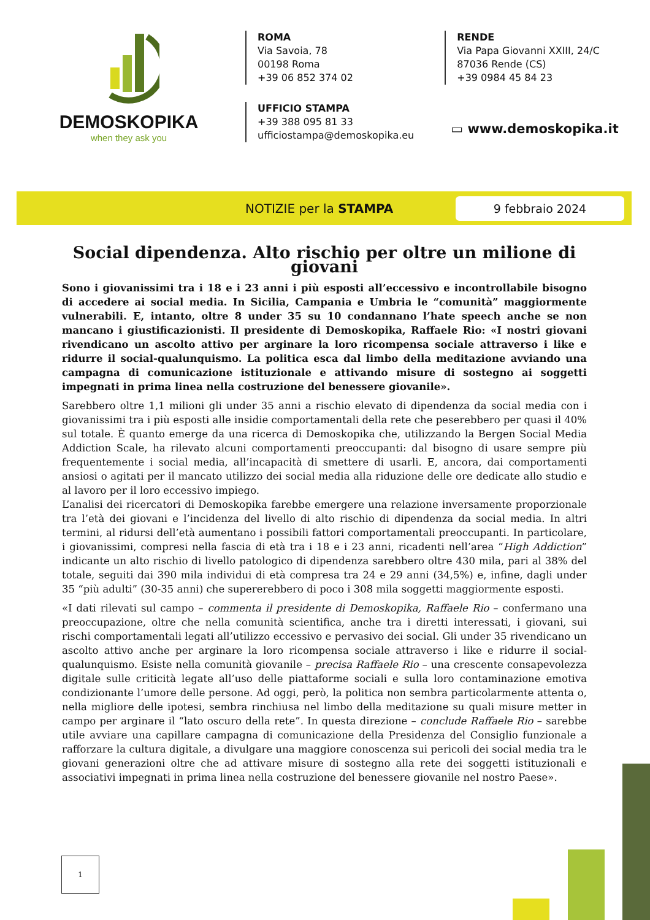DEMOSKOPIKA
when they ask you
ROMA
Via Savoia, 78
00198 Roma
+39 06 852 374 02
UFFICIO STAMPA
+39 388 095 81 33
ufficiostampa@demoskopika.eu
RENDE
Via Papa Giovanni XXIII, 24/C
87036 Rende (CS)
+39 0984 45 84 23
▭ www.demoskopika.it
NOTIZIE per la STAMPA 9 febbraio 2024
Social dipendenza. Alto rischio per oltre un milione di giovani
Sono i giovanissimi tra i 18 e i 23 anni i più esposti all’eccessivo e incontrollabile bisogno di accedere ai social media. In Sicilia, Campania e Umbria le “comunità” maggiormente vulnerabili. E, intanto, oltre 8 under 35 su 10 condannano l’hate speech anche se non mancano i giustificazionisti. Il presidente di Demoskopika, Raffaele Rio: «I nostri giovani rivendicano un ascolto attivo per arginare la loro ricompensa sociale attraverso i like e ridurre il social-qualunquismo. La politica esca dal limbo della meditazione avviando una campagna di comunicazione istituzionale e attivando misure di sostegno ai soggetti impegnati in prima linea nella costruzione del benessere giovanile».
Sarebbero oltre 1,1 milioni gli under 35 anni a rischio elevato di dipendenza da social media con i giovanissimi tra i più esposti alle insidie comportamentali della rete che peserebbero per quasi il 40% sul totale. È quanto emerge da una ricerca di Demoskopika che, utilizzando la Bergen Social Media Addiction Scale, ha rilevato alcuni comportamenti preoccupanti: dal bisogno di usare sempre più frequentemente i social media, all’incapacità di smettere di usarli. E, ancora, dai comportamenti ansiosi o agitati per il mancato utilizzo dei social media alla riduzione delle ore dedicate allo studio e al lavoro per il loro eccessivo impiego.
L’analisi dei ricercatori di Demoskopika farebbe emergere una relazione inversamente proporzionale tra l’età dei giovani e l’incidenza del livello di alto rischio di dipendenza da social media. In altri termini, al ridursi dell’età aumentano i possibili fattori comportamentali preoccupanti. In particolare, i giovanissimi, compresi nella fascia di età tra i 18 e i 23 anni, ricadenti nell’area “High Addiction” indicante un alto rischio di livello patologico di dipendenza sarebbero oltre 430 mila, pari al 38% del totale, seguiti dai 390 mila individui di età compresa tra 24 e 29 anni (34,5%) e, infine, dagli under 35 “più adulti” (30-35 anni) che supererebbero di poco i 308 mila soggetti maggiormente esposti.
«I dati rilevati sul campo – commenta il presidente di Demoskopika, Raffaele Rio – confermano una preoccupazione, oltre che nella comunità scientifica, anche tra i diretti interessati, i giovani, sui rischi comportamentali legati all’utilizzo eccessivo e pervasivo dei social. Gli under 35 rivendicano un ascolto attivo anche per arginare la loro ricompensa sociale attraverso i like e ridurre il social-qualunquismo. Esiste nella comunità giovanile – precisa Raffaele Rio – una crescente consapevolezza digitale sulle criticità legate all’uso delle piattaforme sociali e sulla loro contaminazione emotiva condizionante l’umore delle persone. Ad oggi, però, la politica non sembra particolarmente attenta o, nella migliore delle ipotesi, sembra rinchiusa nel limbo della meditazione su quali misure metter in campo per arginare il “lato oscuro della rete”. In questa direzione – conclude Raffaele Rio – sarebbe utile avviare una capillare campagna di comunicazione della Presidenza del Consiglio funzionale a rafforzare la cultura digitale, a divulgare una maggiore conoscenza sui pericoli dei social media tra le giovani generazioni oltre che ad attivare misure di sostegno alla rete dei soggetti istituzionali e associativi impegnati in prima linea nella costruzione del benessere giovanile nel nostro Paese».
1